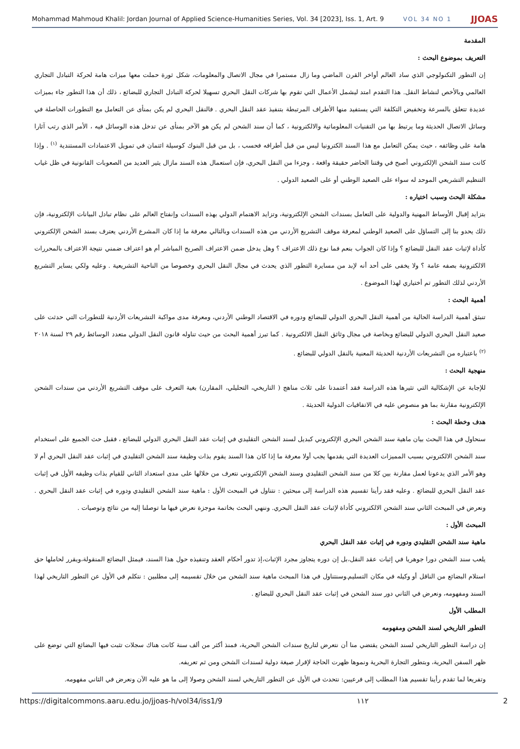Mohammad Mahmoud Khalil: Jordan Journal of Applied Science-Humanities Series, Vol. 34 [2023], Iss. 1, Art. 9 VOL 34 NO 1 JJOAS
المقدمة
التعريف بموضوع البحث :
إن التطور التكنولوجي الذي ساد العالم أواخر القرن الماضي وما زال مستمرا في مجال الاتصال والمعلومات، شكل ثورة حملت معها ميزات هامة لحركة التبادل التجاري العالمي وبالأخص لنشاط النقل. هذا التقدم امتد ليشمل الأعمال التي تقوم بها شركات النقل البحري تسهيلا لحركة التبادل التجاري للبضائع ، ذلك أن هذا التطور جاء بميزات عديدة تتعلق بالسرعة وتخفيض التكلفة التي يستفيد منها الأطراف المرتبطة بتنفيذ عقد النقل البحري . فالنقل البحري لم يكن بمنأى عن التعامل مع التطورات الحاصلة في وسائل الاتصال الحديثة وما يرتبط بها من التقنيات المعلوماتية والالكترونية ، كما أن سند الشحن لم يكن هو الآخر بمنأى عن تدخل هذه الوسائل فيه ، الأمر الذي رتب آثارا هامة على وظائفه ، حيث يمكن التعامل مع هذا السند الكترونيا ليس من قبل أطرافه فحسب ، بل من قبل البنوك كوسيلة ائتمان في تمويل الاعتمادات المستندية <sup>(١)</sup> . وإذا كانت سند الشحن الإلكتروني أصبح في وقتنا الحاضر حقيقة واقعة ، وجزءا من النقل البحري، فإن استعمال هذه السند مازال يثير العديد من الصعوبات القانونية في ظل غياب التنظيم التشريعي الموحد له سواء على الصعيد الوطني أو على الصعيد الدولي .
مشكلة البحث وسبب اختياره :
بتزايد إقبال الأوساط المهنية والدولية على التعامل بسندات الشحن الإلكترونية، وتزايد الاهتمام الدولي بهذه السندات وإنفتاح العالم على نظام تبادل البيانات الإلكترونية، فإن ذلك يحدو بنا إلى التساؤل على الصعيد الوطني لمعرفة موقف التشريع الأردني من هذه السندات وبالتالي معرفة ما إذا كان المشرع الأردني يعترف بسند الشحن الإلكتروني كأداة لإثبات عقد النقل للبضائع ؟ وإذا كان الجواب بنعم فما نوع ذلك الاعتراف ؟ وهل يدخل ضمن الاعتراف الصريح المباشر أم هو اعتراف ضمني نتيجة الاعتراف بالمحررات الالكترونية بصفه عامة ؟ ولا يخفى على أحد أنه لإبد من مسايرة التطور الذي يحدث في مجال النقل البحري وخصوصا من الناحية التشريعية . وعليه ولكي يساير التشريع الأردني لذلك التطور تم أختياري لهذا الموضوع .
أهمية البحث :
تنبثق أهمية الدراسة الحالية من أهمية النقل البحري الدولي للبضائع ودوره في الاقتصاد الوطني الأردني، ومعرفة مدى مواكبة التشريعات الأردنية للتطورات التي حدثت على صعيد النقل البحري الدولي للبضائع وبخاصة في مجال وثائق النقل الالكترونية . كما تبرز أهمية البحث من حيث تناوله قانون النقل الدولي متعدد الوسائط رقم ٢٩ لسنة ٢٠١٨ <sup>(٢)</sup> باعتباره من التشريعات الأردنية الحديثة المعنية بالنقل الدولي للبضائع .
منهجية البحث :
للإجابة عن الإشكالية التي تثيرها هذه الدراسة فقد أعتمدنا على ثلاث مناهج ( التاريخي، التحليلي، المقارن) بغية التعرف على موقف التشريع الأردني من سندات الشحن الإلكترونية مقارنة بما هو منصوص عليه في الاتفاقيات الدولية الحديثة .
هدف وخطة البحث :
سنحاول في هذا البحث بيان ماهية سند الشحن البحري الإلكتروني كبديل لسند الشحن التقليدي في إثبات عقد النقل البحري الدولي للبضائع ، فقبل حث الجميع على استخدام سند الشحن الالكتروني بسبب المميزات العديدة التي يقدمها يجب أولا معرفة ما إذا كان هذا السند يقوم بذات وظيفة سند الشحن التقليدي في إثبات عقد النقل البحري أم لا وهو الأمر الذي يدعونا لعمل مقارنة بين كلا من سند الشحن التقليدي وسند الشحن الإلكتروني نتعرف من خلالها على مدى استعداد الثاني للقيام بذات وظيفه الأول في إثبات عقد النقل البحري للبضائع . وعليه فقد رأينا تقسيم هذه الدراسة إلى مبحثين : نتناول في المبحث الأول : ماهية سند الشحن التقليدي ودوره في إثبات عقد النقل البحري . ونعرض في المبحث الثاني سند الشحن الالكتروني كأداة لإثبات عقد النقل البحري. وننهي البحث بخاتمة موجزة نعرض فيها ما توصلنا إليه من نتائج وتوصيات .
المبحث الأول :
ماهية سند الشحن التقليدي ودوره في إثبات عقد النقل البحري
يلعب سند الشحن دورا جوهريا في إثبات عقد النقل،بل إن دوره يتجاوز مجرد الإثبات،إذ تدور أحكام العقد وتنفيذه حول هذا السند، فيمثل البضائع المنقولة،ويقرر لحاملها حق استلام البضائع من الناقل أو وكيله في مكان التسليم.وسنتناول في هذا المبحث ماهية سند الشحن من خلال تقسيمه إلى مطلبين : نتكلم في الأول عن التطور التاريخي لهذا السند ومفهومه، ونعرض في الثاني دور سند الشحن في إثبات عقد النقل البحري للبضائع .
المطلب الأول
التطور التاريخي لسند الشحن ومفهومه
إن دراسة التطور التاريخي لسند الشحن يقتضي منا أن نتعرض لتاريخ سندات الشحن البحرية، فمنذ أكثر من ألف سنة كانت هناك سجلات تثبت فيها البضائع التي توضع على ظهر السفن البحرية، وبتطور التجارة البحرية ونموها ظهرت الحاجة لإقرار صيغة دولية لسندات الشحن ومن ثم تعريفه.
وتفريعا لما تقدم رأينا تقسيم هذا المطلب إلى فرعيين: نتحدث في الأول عن التطور التاريخي لسند الشحن وصولا إلى ما هو عليه الآن ونعرض في الثاني مفهومه.
https://digitalcommons.aaru.edu.jo/jjoas-h/vol34/iss1/9 ١١٢ 2